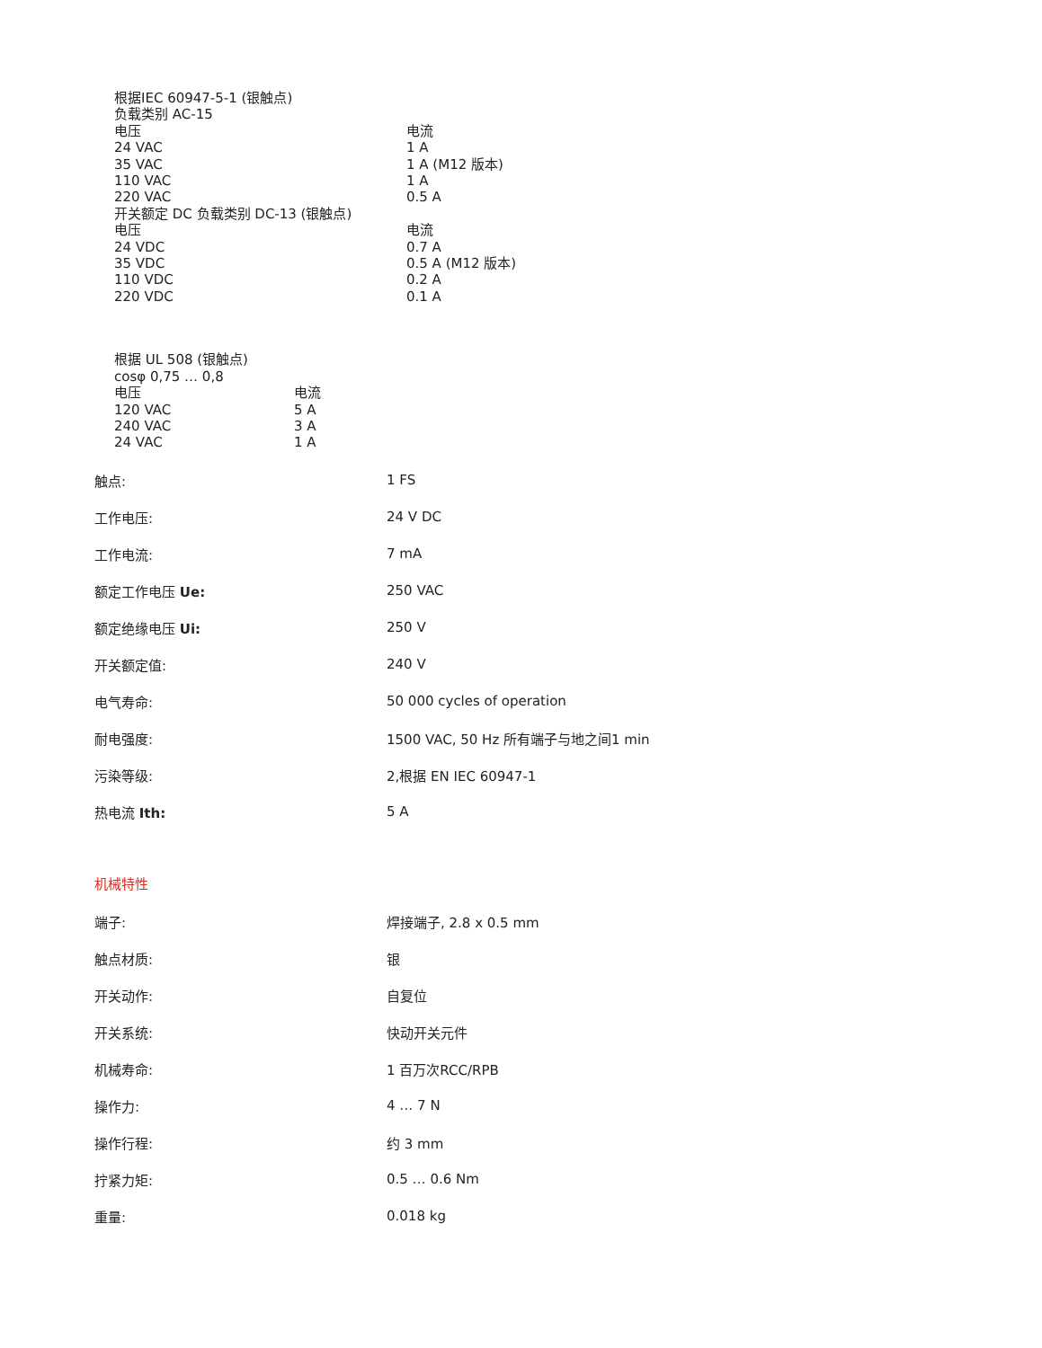| 根据IEC 60947-5-1 (银触点) | |
| 负载类别 AC-15 | |
| 电压 | 电流 |
| 24 VAC | 1 A |
| 35 VAC | 1 A (M12 版本) |
| 110 VAC | 1 A |
| 220 VAC | 0.5 A |
| 开关额定 DC 负载类别 DC-13 (银触点) | |
| 电压 | 电流 |
| 24 VDC | 0.7 A |
| 35 VDC | 0.5 A (M12 版本) |
| 110 VDC | 0.2 A |
| 220 VDC | 0.1 A |
| 根据 UL 508 (银触点) | |
| cosφ 0,75 … 0,8 | |
| 电压 | 电流 |
| 120 VAC | 5 A |
| 240 VAC | 3 A |
| 24 VAC | 1 A |
| 触点: | 1 FS |
| 工作电压: | 24 V DC |
| 工作电流: | 7 mA |
| 额定工作电压 Ue: | 250 VAC |
| 额定绝缘电压 Ui: | 250 V |
| 开关额定值: | 240 V |
| 电气寿命: | 50 000 cycles of operation |
| 耐电强度: | 1500 VAC, 50 Hz 所有端子与地之间1 min |
| 污染等级: | 2,根据 EN IEC 60947-1 |
| 热电流 Ith: | 5 A |
机械特性
| 端子: | 焊接端子, 2.8 x 0.5 mm |
| 触点材质: | 银 |
| 开关动作: | 自复位 |
| 开关系统: | 快动开关元件 |
| 机械寿命: | 1 百万次RCC/RPB |
| 操作力: | 4 … 7 N |
| 操作行程: | 约 3 mm |
| 拧紧力矩: | 0.5 … 0.6 Nm |
| 重量: | 0.018 kg |